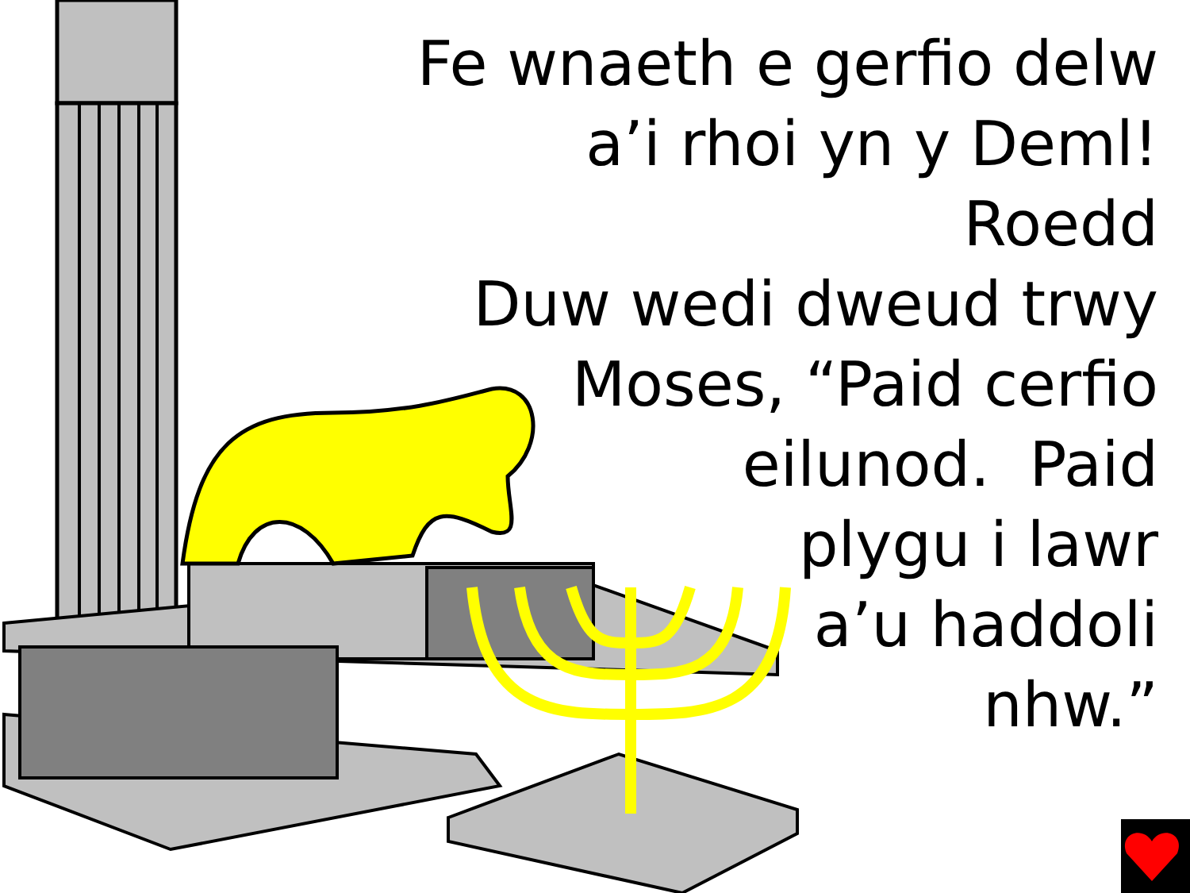Fe wnaeth e gerfio delw
a’i rhoi yn y Deml! Roedd
Duw wedi dweud trwy
Moses, “Paid cerfio
eilunod. Paid
plygu i lawr
a’u haddoli
nhw.”